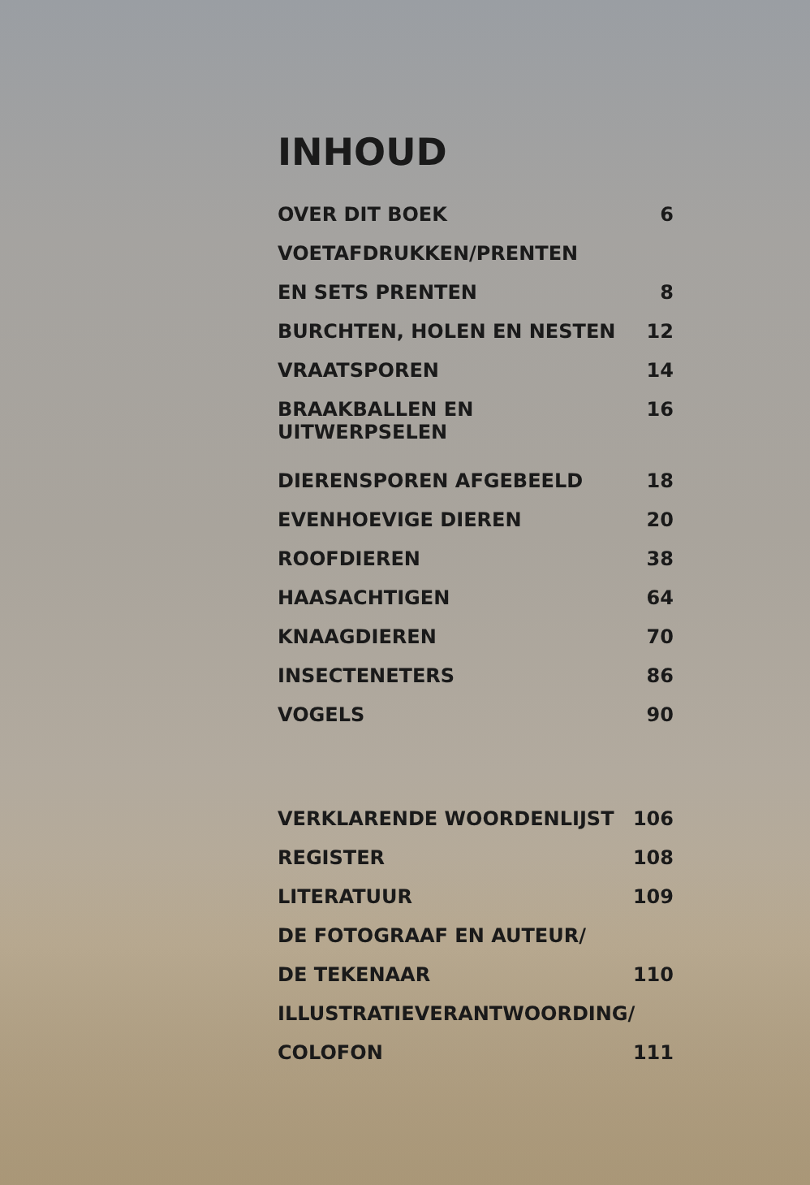INHOUD
OVER DIT BOEK 6
VOETAFDRUKKEN/PRENTEN
EN SETS PRENTEN 8
BURCHTEN, HOLEN EN NESTEN 12
VRAATSPOREN 14
BRAAKBALLEN EN UITWERPSELEN 16
DIERENSPOREN AFGEBEELD 18
EVENHOEVIGE DIEREN 20
ROOFDIEREN 38
HAASACHTIGEN 64
KNAAGDIEREN 70
INSECTENETERS 86
VOGELS 90
VERKLARENDE WOORDENLIJST 106
REGISTER 108
LITERATUUR 109
DE FOTOGRAAF EN AUTEUR/
DE TEKENAAR 110
ILLUSTRATIEVERANTWOORDING/
COLOFON 111